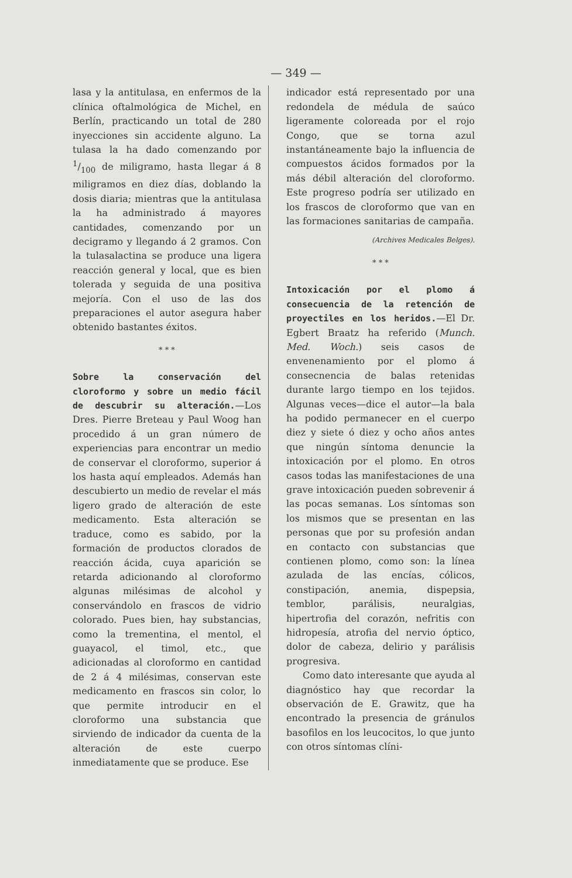— 349 —
lasa y la antitulasa, en enfermos de la clínica oftalmológica de Michel, en Berlín, practicando un total de 280 inyecciones sin accidente alguno. La tulasa la ha dado comenzando por 1/100 de miligramo, hasta llegar á 8 miligramos en diez días, doblando la dosis diaria; mientras que la antitulasa la ha administrado á mayores cantidades, comenzando por un decigramo y llegando á 2 gramos. Con la tulasalactina se produce una ligera reacción general y local, que es bien tolerada y seguida de una positiva mejoría. Con el uso de las dos preparaciones el autor asegura haber obtenido bastantes éxitos.
* * *
Sobre la conservación del cloroformo y sobre un medio fácil de descubrir su alteración.—Los Dres. Pierre Breteau y Paul Woog han procedido á un gran número de experiencias para encontrar un medio de conservar el cloroformo, superior á los hasta aquí empleados. Además han descubierto un medio de revelar el más ligero grado de alteración de este medicamento. Esta alteración se traduce, como es sabido, por la formación de productos clorados de reacción ácida, cuya aparición se retarda adicionando al cloroformo algunas milésimas de alcohol y conservándolo en frascos de vidrio colorado. Pues bien, hay substancias, como la trementina, el mentol, el guayacol, el timol, etc., que adicionadas al cloroformo en cantidad de 2 á 4 milésimas, conservan este medicamento en frascos sin color, lo que permite introducir en el cloroformo una substancia que sirviendo de indicador da cuenta de la alteración de este cuerpo inmediatamente que se produce. Ese
indicador está representado por una redondela de médula de saúco ligeramente coloreada por el rojo Congo, que se torna azul instantáneamente bajo la influencia de compuestos ácidos formados por la más débil alteración del cloroformo. Este progreso podría ser utilizado en los frascos de cloroformo que van en las formaciones sanitarias de campaña.
(Archives Medicales Belges).
* * *
Intoxicación por el plomo á consecuencia de la retención de proyectiles en los heridos.—El Dr. Egbert Braatz ha referido (Munch. Med. Woch.) seis casos de envenenamiento por el plomo á consecnencia de balas retenidas durante largo tiempo en los tejidos. Algunas veces—dice el autor—la bala ha podido permanecer en el cuerpo diez y siete ó diez y ocho años antes que ningún síntoma denuncie la intoxicación por el plomo. En otros casos todas las manifestaciones de una grave intoxicación pueden sobrevenir á las pocas semanas. Los síntomas son los mismos que se presentan en las personas que por su profesión andan en contacto con substancias que contienen plomo, como son: la línea azulada de las encías, cólicos, constipación, anemia, dispepsia, temblor, parálisis, neuralgias, hipertrofia del corazón, nefritis con hidropesía, atrofia del nervio óptico, dolor de cabeza, delirio y parálisis progresiva.
Como dato interesante que ayuda al diagnóstico hay que recordar la observación de E. Grawitz, que ha encontrado la presencia de gránulos basofilos en los leucocitos, lo que junto con otros síntomas clíni-